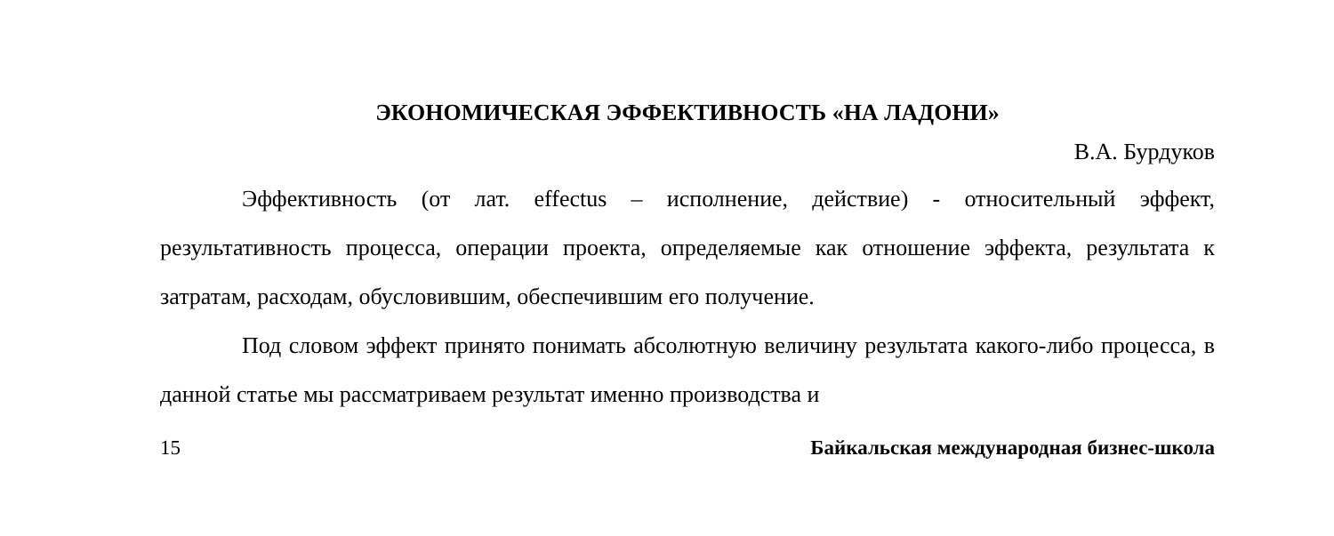ЭКОНОМИЧЕСКАЯ ЭФФЕКТИВНОСТЬ «НА ЛАДОНИ»
В.А. Бурдуков
Эффективность (от лат. effectus – исполнение, действие) - относительный эффект, результативность процесса, операции проекта, определяемые как отношение эффекта, результата к затратам, расходам, обусловившим, обеспечившим его получение.
Под словом эффект принято понимать абсолютную величину результата какого-либо процесса, в данной статье мы рассматриваем результат именно производства и
15 Байкальская международная бизнес-школа